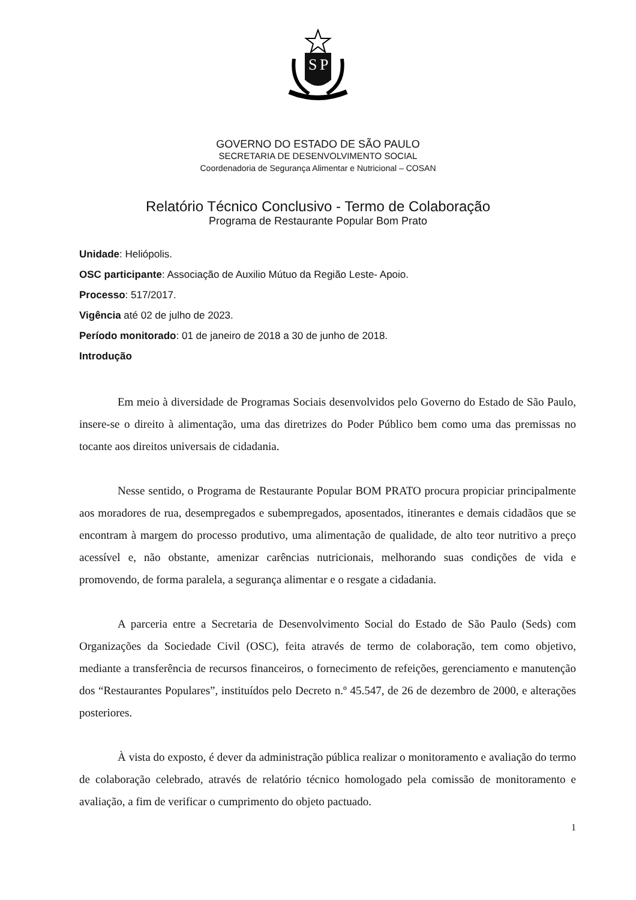S
P
GOVERNO DO ESTADO DE SÃO PAULO
SECRETARIA DE DESENVOLVIMENTO SOCIAL
Coordenadoria de Segurança Alimentar e Nutricional – COSAN
Relatório Técnico Conclusivo - Termo de Colaboração
Programa de Restaurante Popular Bom Prato
Unidade: Heliópolis.
OSC participante: Associação de Auxilio Mútuo da Região Leste- Apoio.
Processo: 517/2017.
Vigência até 02 de julho de 2023.
Período monitorado: 01 de janeiro de 2018 a 30 de junho de 2018.
Introdução
Em meio à diversidade de Programas Sociais desenvolvidos pelo Governo do Estado de São Paulo, insere-se o direito à alimentação, uma das diretrizes do Poder Público bem como uma das premissas no tocante aos direitos universais de cidadania.
Nesse sentido, o Programa de Restaurante Popular BOM PRATO procura propiciar principalmente aos moradores de rua, desempregados e subempregados, aposentados, itinerantes e demais cidadãos que se encontram à margem do processo produtivo, uma alimentação de qualidade, de alto teor nutritivo a preço acessível e, não obstante, amenizar carências nutricionais, melhorando suas condições de vida e promovendo, de forma paralela, a segurança alimentar e o resgate a cidadania.
A parceria entre a Secretaria de Desenvolvimento Social do Estado de São Paulo (Seds) com Organizações da Sociedade Civil (OSC), feita através de termo de colaboração, tem como objetivo, mediante a transferência de recursos financeiros, o fornecimento de refeições, gerenciamento e manutenção dos “Restaurantes Populares”, instituídos pelo Decreto n.º 45.547, de 26 de dezembro de 2000, e alterações posteriores.
À vista do exposto, é dever da administração pública realizar o monitoramento e avaliação do termo de colaboração celebrado, através de relatório técnico homologado pela comissão de monitoramento e avaliação, a fim de verificar o cumprimento do objeto pactuado.
1